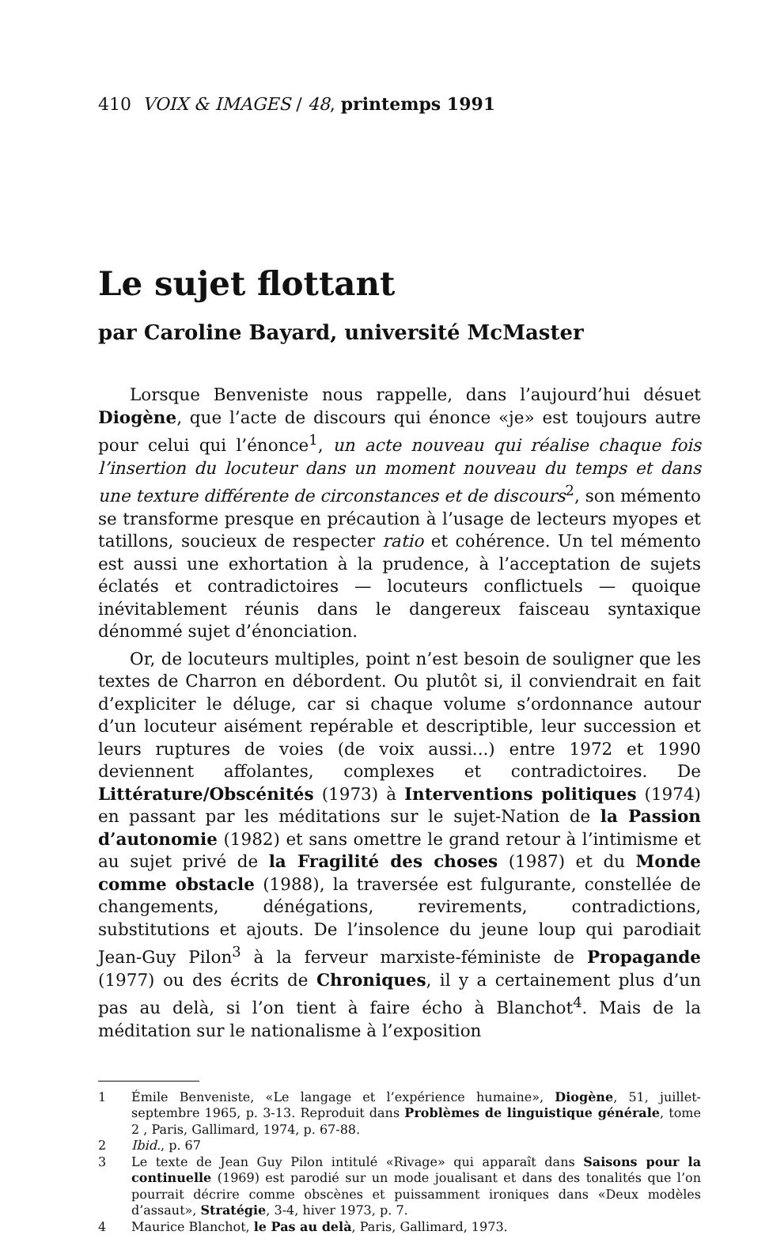410 VOIX & IMAGES / 48, printemps 1991
Le sujet flottant
par Caroline Bayard, université McMaster
Lorsque Benveniste nous rappelle, dans l’aujourd’hui désuet Diogène, que l’acte de discours qui énonce «je» est toujours autre pour celui qui l’énonce<sup>1</sup>, un acte nouveau qui réalise chaque fois l’insertion du locuteur dans un moment nouveau du temps et dans une texture différente de circonstances et de discours<sup>2</sup>, son mémento se transforme presque en précaution à l’usage de lecteurs myopes et tatillons, soucieux de respecter ratio et cohérence. Un tel mémento est aussi une exhortation à la prudence, à l’acceptation de sujets éclatés et contradictoires — locuteurs conflictuels — quoique inévitablement réunis dans le dangereux faisceau syntaxique dénommé sujet d’énonciation.
Or, de locuteurs multiples, point n’est besoin de souligner que les textes de Charron en débordent. Ou plutôt si, il conviendrait en fait d’expliciter le déluge, car si chaque volume s’ordonnance autour d’un locuteur aisément repérable et descriptible, leur succession et leurs ruptures de voies (de voix aussi...) entre 1972 et 1990 deviennent affolantes, complexes et contradictoires. De Littérature/Obscénités (1973) à Interventions politiques (1974) en passant par les méditations sur le sujet-Nation de la Passion d’autonomie (1982) et sans omettre le grand retour à l’intimisme et au sujet privé de la Fragilité des choses (1987) et du Monde comme obstacle (1988), la traversée est fulgurante, constellée de changements, dénégations, revirements, contradictions, substitutions et ajouts. De l’insolence du jeune loup qui parodiait Jean-Guy Pilon<sup>3</sup> à la ferveur marxiste-féministe de Propagande (1977) ou des écrits de Chroniques, il y a certainement plus d’un pas au delà, si l’on tient à faire écho à Blanchot<sup>4</sup>. Mais de la méditation sur le nationalisme à l’exposition
1 Émile Benveniste, «Le langage et l’expérience humaine», Diogène, 51, juillet-septembre 1965, p. 3-13. Reproduit dans Problèmes de linguistique générale, tome 2 , Paris, Gallimard, 1974, p. 67-88.
2 Ibid., p. 67
3 Le texte de Jean Guy Pilon intitulé «Rivage» qui apparaît dans Saisons pour la continuelle (1969) est parodié sur un mode joualisant et dans des tonalités que l’on pourrait décrire comme obscènes et puissamment ironiques dans «Deux modèles d’assaut», Stratégie, 3-4, hiver 1973, p. 7.
4 Maurice Blanchot, le Pas au delà, Paris, Gallimard, 1973.